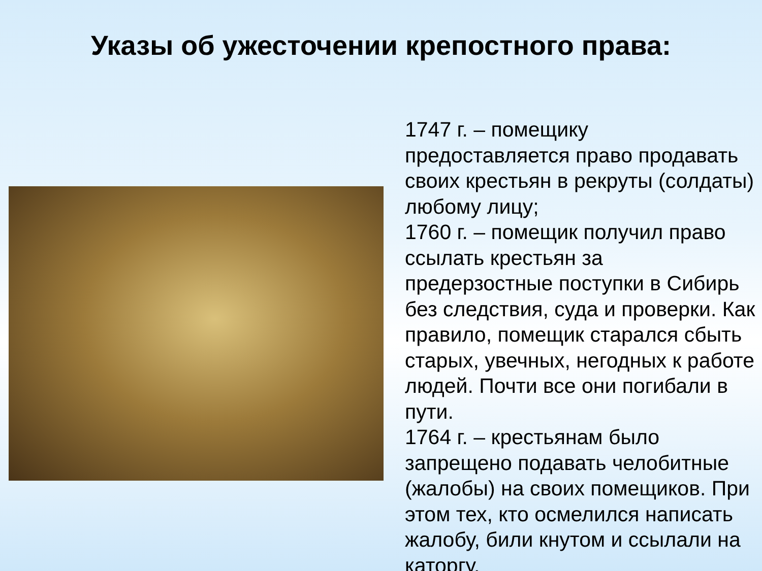Указы об ужесточении крепостного права:
1747 г. – помещику предоставляется право продавать своих крестьян в рекруты (солдаты) любому лицу;
1760 г. – помещик получил право ссылать крестьян за предерзостные поступки в Сибирь без следствия, суда и проверки. Как правило, помещик старался сбыть старых, увечных, негодных к работе людей. Почти все они погибали в пути.
1764 г. – крестьянам было запрещено подавать челобитные (жалобы) на своих помещиков. При этом тех, кто осмелился написать жалобу, били кнутом и ссылали на каторгу.